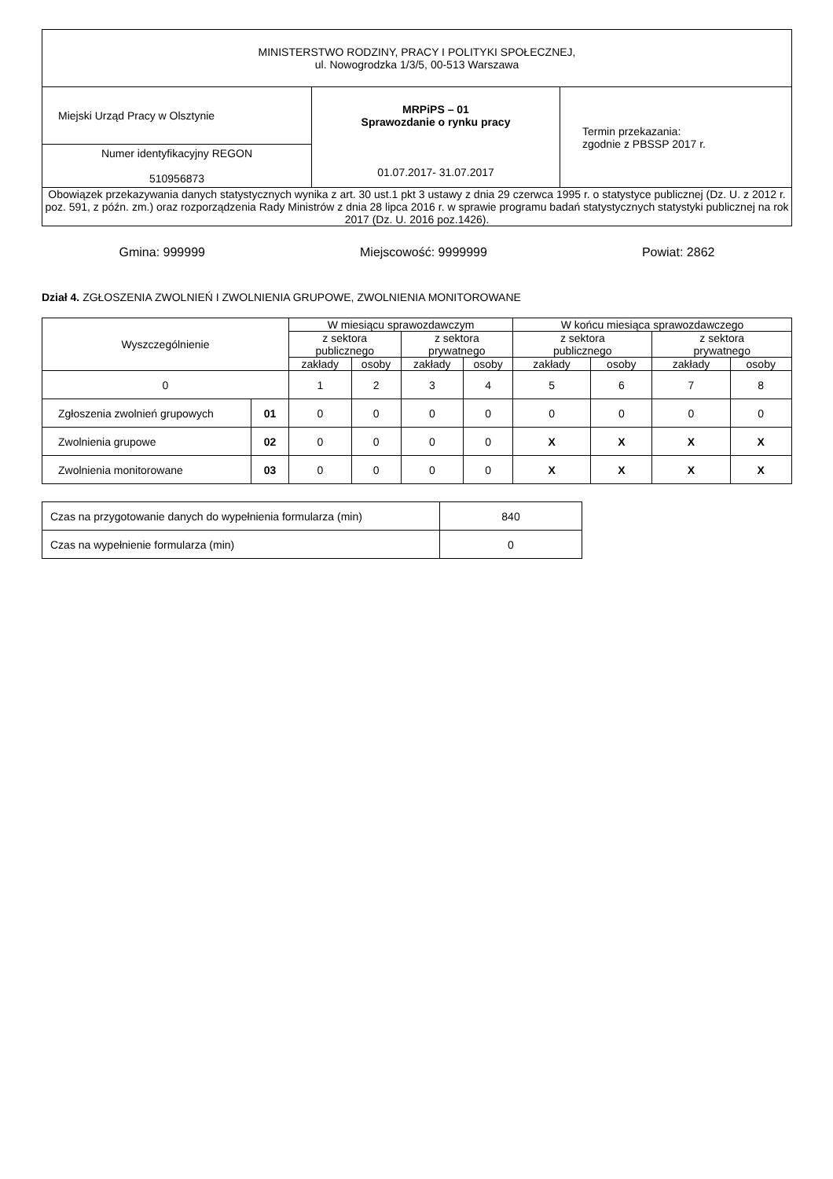| MINISTERSTWO RODZINY, PRACY I POLITYKI SPOŁECZNEJ, ul. Nowogrodzka 1/3/5, 00-513 Warszawa | | |
| Miejski Urząd Pracy w Olsztynie | MRPiPS – 01 Sprawozdanie o rynku pracy 01.07.2017- 31.07.2017 | Termin przekazania: zgodnie z PBSSP 2017 r. |
| Numer identyfikacyjny REGON 510956873 | | |
| Obowiązek przekazywania danych statystycznych wynika z art. 30 ust.1 pkt 3 ustawy z dnia 29 czerwca 1995 r. o statystyce publicznej (Dz. U. z 2012 r. poz. 591, z późn. zm.) oraz rozporządzenia Rady Ministrów z dnia 28 lipca 2016 r. w sprawie programu badań statystycznych statystyki publicznej na rok 2017 (Dz. U. 2016 poz.1426). | | |
Gmina: 999999 Miejscowość: 9999999 Powiat: 2862
Dział 4. ZGŁOSZENIA ZWOLNIEŃ I ZWOLNIENIA GRUPOWE, ZWOLNIENIA MONITOROWANE
| Wyszczególnienie | | W miesiącu sprawozdawczym | | | | W końcu miesiąca sprawozdawczego | | | |
| --- | --- | --- | --- | --- | --- | --- | --- | --- | --- |
| | | z sektora publicznego | | z sektora prywatnego | | z sektora publicznego | | z sektora prywatnego | |
| | | zakłady | osoby | zakłady | osoby | zakłady | osoby | zakłady | osoby |
| 0 | | 1 | 2 | 3 | 4 | 5 | 6 | 7 | 8 |
| Zgłoszenia zwolnień grupowych | 01 | 0 | 0 | 0 | 0 | 0 | 0 | 0 | 0 |
| Zwolnienia grupowe | 02 | 0 | 0 | 0 | 0 | X | X | X | X |
| Zwolnienia monitorowane | 03 | 0 | 0 | 0 | 0 | X | X | X | X |
| Czas na przygotowanie danych do wypełnienia formularza (min) | 840 |
| Czas na wypełnienie formularza (min) | 0 |